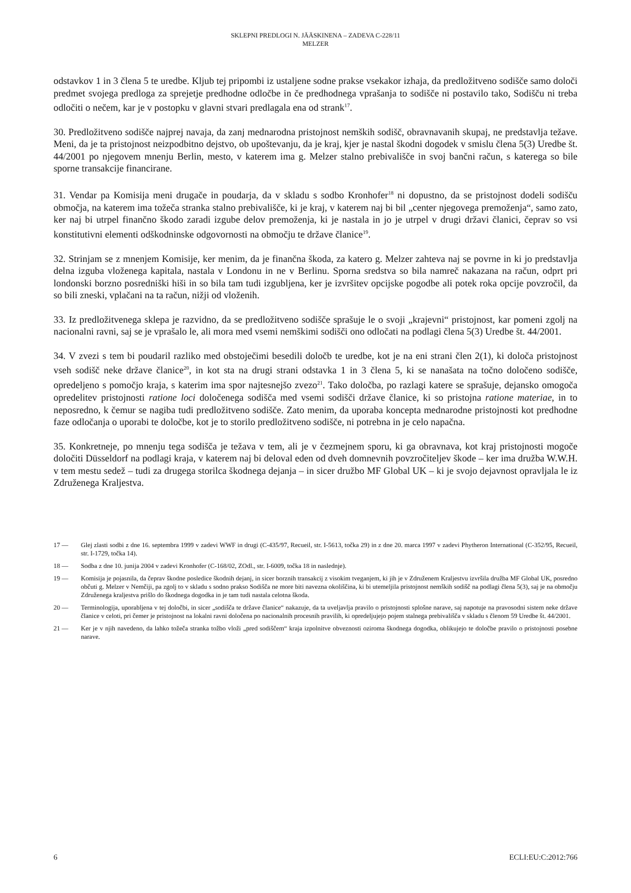SKLEPNI PREDLOGI N. JÄÄSKINENA – ZADEVA C-228/11
MELZER
odstavkov 1 in 3 člena 5 te uredbe. Kljub tej pripombi iz ustaljene sodne prakse vsekakor izhaja, da predložitveno sodišče samo določi predmet svojega predloga za sprejetje predhodne odločbe in če predhodnega vprašanja to sodišče ni postavilo tako, Sodišču ni treba odločiti o nečem, kar je v postopku v glavni stvari predlagala ena od strank<sup>17</sup>.
30. Predložitveno sodišče najprej navaja, da zanj mednarodna pristojnost nemških sodišč, obravnavanih skupaj, ne predstavlja težave. Meni, da je ta pristojnost neizpodbitno dejstvo, ob upoštevanju, da je kraj, kjer je nastal škodni dogodek v smislu člena 5(3) Uredbe št. 44/2001 po njegovem mnenju Berlin, mesto, v katerem ima g. Melzer stalno prebivališče in svoj bančni račun, s katerega so bile sporne transakcije financirane.
31. Vendar pa Komisija meni drugače in poudarja, da v skladu s sodbo Kronhofer<sup>18</sup> ni dopustno, da se pristojnost dodeli sodišču območja, na katerem ima tožeča stranka stalno prebivališče, ki je kraj, v katerem naj bi bil „center njegovega premoženja“, samo zato, ker naj bi utrpel finančno škodo zaradi izgube delov premoženja, ki je nastala in jo je utrpel v drugi državi članici, čeprav so vsi konstitutivni elementi odškodninske odgovornosti na območju te države članice<sup>19</sup>.
32. Strinjam se z mnenjem Komisije, ker menim, da je finančna škoda, za katero g. Melzer zahteva naj se povrne in ki jo predstavlja delna izguba vloženega kapitala, nastala v Londonu in ne v Berlinu. Sporna sredstva so bila namreč nakazana na račun, odprt pri londonski borzno posredniški hiši in so bila tam tudi izgubljena, ker je izvršitev opcijske pogodbe ali potek roka opcije povzročil, da so bili zneski, vplačani na ta račun, nižji od vloženih.
33. Iz predložitvenega sklepa je razvidno, da se predložitveno sodišče sprašuje le o svoji „krajevni“ pristojnost, kar pomeni zgolj na nacionalni ravni, saj se je vprašalo le, ali mora med vsemi nemškimi sodišči ono odločati na podlagi člena 5(3) Uredbe št. 44/2001.
34. V zvezi s tem bi poudaril razliko med obstoječimi besedili določb te uredbe, kot je na eni strani člen 2(1), ki določa pristojnost vseh sodišč neke države članice<sup>20</sup>, in kot sta na drugi strani odstavka 1 in 3 člena 5, ki se nanašata na točno določeno sodišče, opredeljeno s pomočjo kraja, s katerim ima spor najtesnejšo zvezo<sup>21</sup>. Tako določba, po razlagi katere se sprašuje, dejansko omogoča opredelitev pristojnosti ratione loci določenega sodišča med vsemi sodišči države članice, ki so pristojna ratione materiae, in to neposredno, k čemur se nagiba tudi predložitveno sodišče. Zato menim, da uporaba koncepta mednarodne pristojnosti kot predhodne faze odločanja o uporabi te določbe, kot je to storilo predložitveno sodišče, ni potrebna in je celo napačna.
35. Konkretneje, po mnenju tega sodišča je težava v tem, ali je v čezmejnem sporu, ki ga obravnava, kot kraj pristojnosti mogoče določiti Düsseldorf na podlagi kraja, v katerem naj bi deloval eden od dveh domnevnih povzročiteljev škode – ker ima družba W.W.H. v tem mestu sedež – tudi za drugega storilca škodnega dejanja – in sicer družbo MF Global UK – ki je svojo dejavnost opravljala le iz Združenega Kraljestva.
17 — Glej zlasti sodbi z dne 16. septembra 1999 v zadevi WWF in drugi (C-435/97, Recueil, str. I-5613, točka 29) in z dne 20. marca 1997 v zadevi Phytheron International (C-352/95, Recueil, str. I-1729, točka 14).
18 — Sodba z dne 10. junija 2004 v zadevi Kronhofer (C-168/02, ZOdl., str. I-6009, točka 18 in naslednje).
19 — Komisija je pojasnila, da čeprav škodne posledice škodnih dejanj, in sicer borznih transakcij z visokim tveganjem, ki jih je v Združenem Kraljestvu izvršila družba MF Global UK, posredno občuti g. Melzer v Nemčiji, pa zgolj to v skladu s sodno prakso Sodišča ne more biti navezna okoliščina, ki bi utemeljila pristojnost nemških sodišč na podlagi člena 5(3), saj je na območju Združenega kraljestva prišlo do škodnega dogodka in je tam tudi nastala celotna škoda.
20 — Terminologija, uporabljena v tej določbi, in sicer „sodišča te države članice“ nakazuje, da ta uveljavlja pravilo o pristojnosti splošne narave, saj napotuje na pravosodni sistem neke države članice v celoti, pri čemer je pristojnost na lokalni ravni določena po nacionalnih procesnih pravilih, ki opredeljujejo pojem stalnega prebivališča v skladu s členom 59 Uredbe št. 44/2001.
21 — Ker je v njih navedeno, da lahko tožeča stranka tožbo vloži „pred sodiščem“ kraja izpolnitve obveznosti oziroma škodnega dogodka, oblikujejo te določbe pravilo o pristojnosti posebne narave.
6 ECLI:EU:C:2012:766